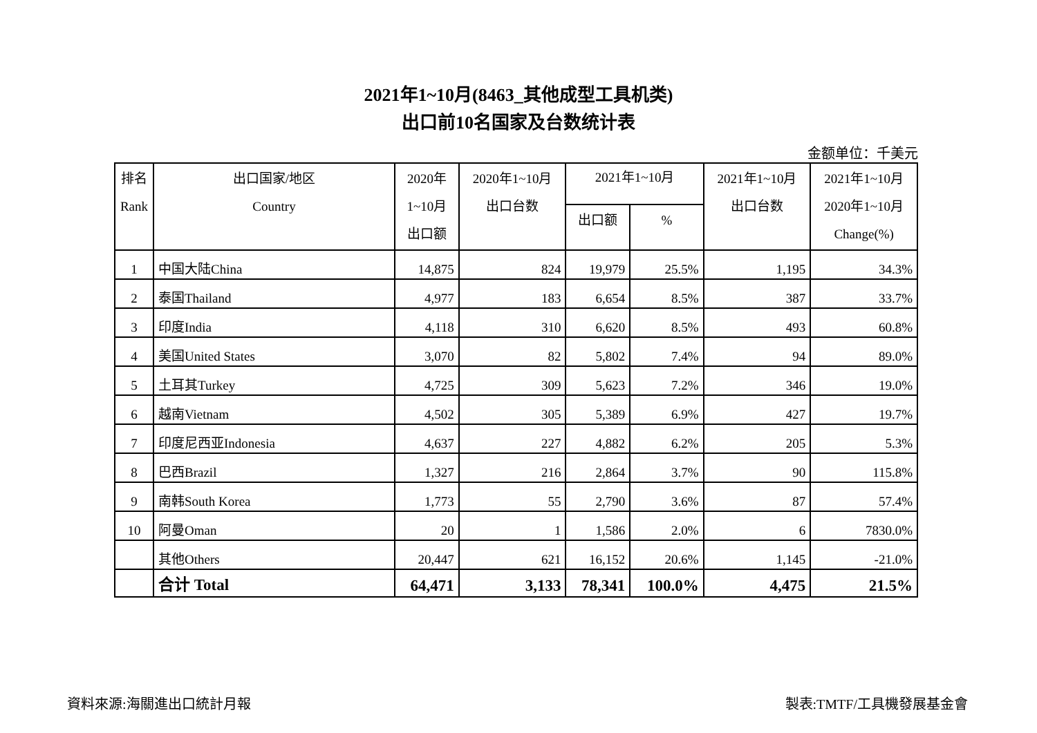2021年1~10月(8463_其他成型工具机类)
出口前10名国家及台数统计表
金额单位：千美元
| 排名 Rank | 出口国家/地区 Country | 2020年 1~10月 出口额 | 2020年1~10月 出口台数 | 2021年1~10月 | | 2021年1~10月 出口台数 | 2021年1~10月 2020年1~10月 Change(%) |
| --- | --- | --- | --- | --- | --- | --- | --- |
| | | | | 出口额 | % | | |
| 1 | 中国大陆China | 14,875 | 824 | 19,979 | 25.5% | 1,195 | 34.3% |
| 2 | 泰国Thailand | 4,977 | 183 | 6,654 | 8.5% | 387 | 33.7% |
| 3 | 印度India | 4,118 | 310 | 6,620 | 8.5% | 493 | 60.8% |
| 4 | 美国United States | 3,070 | 82 | 5,802 | 7.4% | 94 | 89.0% |
| 5 | 土耳其Turkey | 4,725 | 309 | 5,623 | 7.2% | 346 | 19.0% |
| 6 | 越南Vietnam | 4,502 | 305 | 5,389 | 6.9% | 427 | 19.7% |
| 7 | 印度尼西亚Indonesia | 4,637 | 227 | 4,882 | 6.2% | 205 | 5.3% |
| 8 | 巴西Brazil | 1,327 | 216 | 2,864 | 3.7% | 90 | 115.8% |
| 9 | 南韩South Korea | 1,773 | 55 | 2,790 | 3.6% | 87 | 57.4% |
| 10 | 阿曼Oman | 20 | 1 | 1,586 | 2.0% | 6 | 7830.0% |
| | 其他Others | 20,447 | 621 | 16,152 | 20.6% | 1,145 | -21.0% |
| | 合计 Total | 64,471 | 3,133 | 78,341 | 100.0% | 4,475 | 21.5% |
資料來源:海關進出口統計月報 製表:TMTF/工具機發展基金會